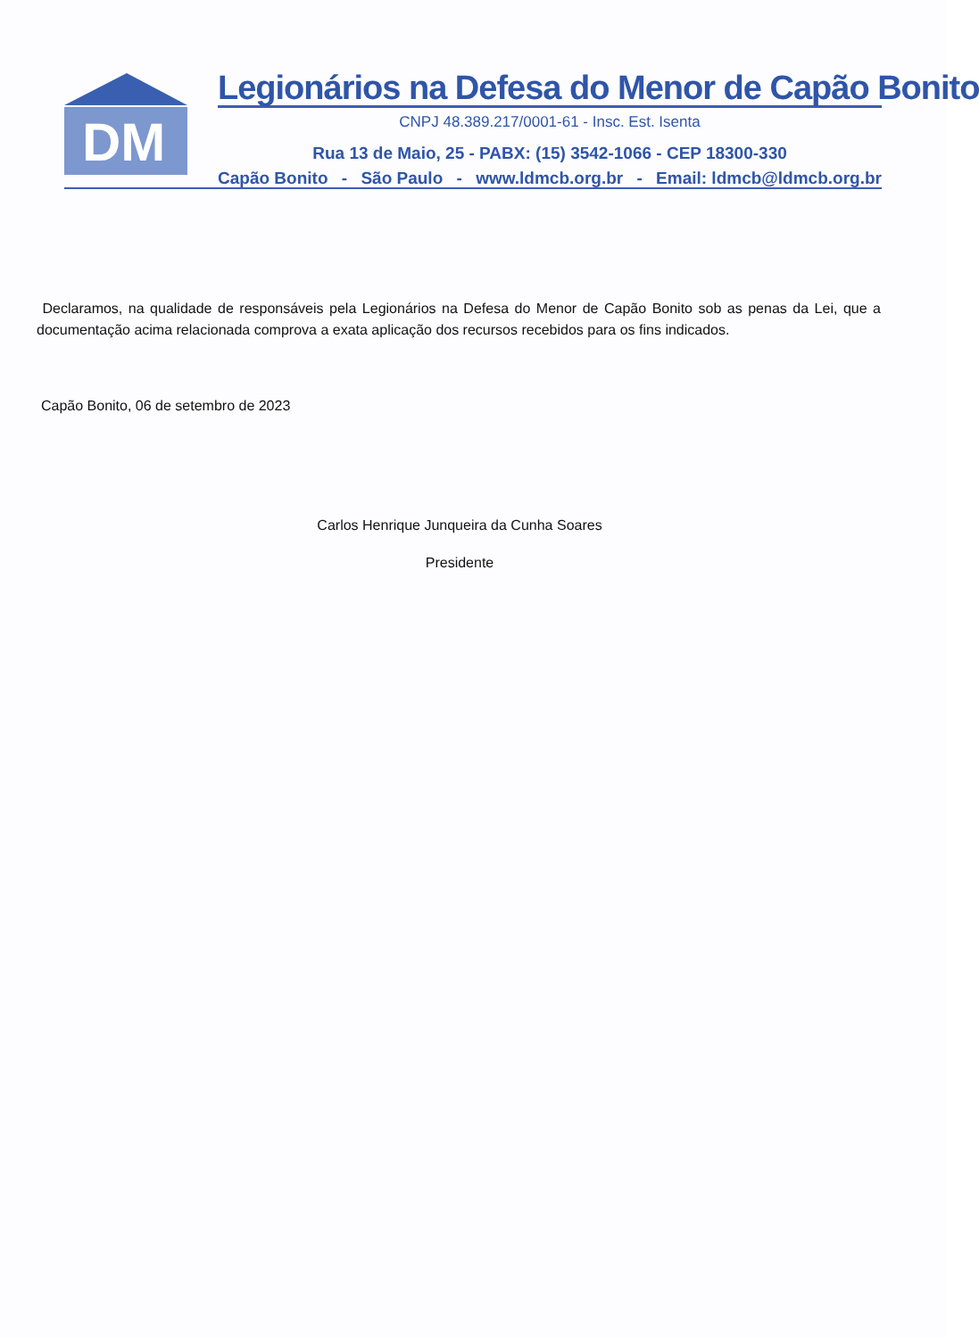DM
Legionários na Defesa do Menor de Capão Bonito
CNPJ 48.389.217/0001-61 - Insc. Est. Isenta
Rua 13 de Maio, 25 - PABX: (15) 3542-1066 - CEP 18300-330
Capão Bonito - São Paulo - www.ldmcb.org.br - Email: ldmcb@ldmcb.org.br
Declaramos, na qualidade de responsáveis pela Legionários na Defesa do Menor de Capão Bonito sob as penas da Lei, que a documentação acima relacionada comprova a exata aplicação dos recursos recebidos para os fins indicados.
Capão Bonito, 06 de setembro de 2023
Carlos Henrique Junqueira da Cunha Soares
Presidente